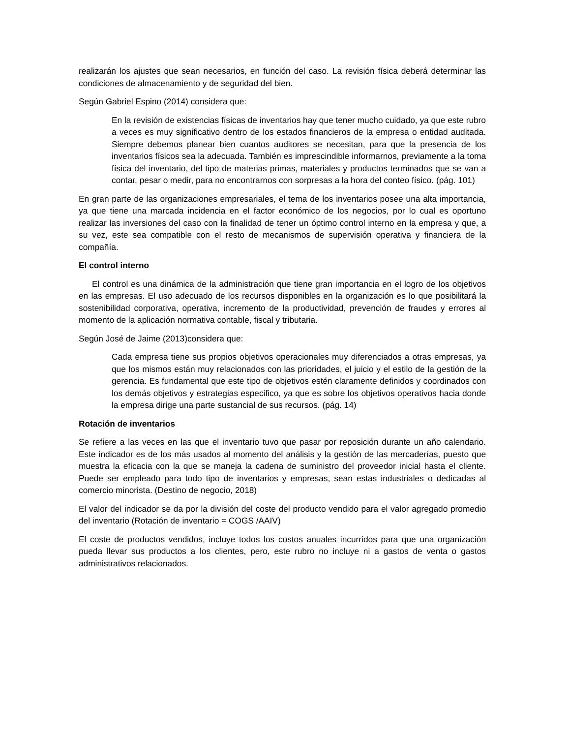realizarán los ajustes que sean necesarios, en función del caso. La revisión física deberá determinar las condiciones de almacenamiento y de seguridad del bien.
Según Gabriel Espino (2014) considera que:
En la revisión de existencias físicas de inventarios hay que tener mucho cuidado, ya que este rubro a veces es muy significativo dentro de los estados financieros de la empresa o entidad auditada. Siempre debemos planear bien cuantos auditores se necesitan, para que la presencia de los inventarios físicos sea la adecuada. También es imprescindible informarnos, previamente a la toma física del inventario, del tipo de materias primas, materiales y productos terminados que se van a contar, pesar o medir, para no encontrarnos con sorpresas a la hora del conteo físico. (pág. 101)
En gran parte de las organizaciones empresariales, el tema de los inventarios posee una alta importancia, ya que tiene una marcada incidencia en el factor económico de los negocios, por lo cual es oportuno realizar las inversiones del caso con la finalidad de tener un óptimo control interno en la empresa y que, a su vez, este sea compatible con el resto de mecanismos de supervisión operativa y financiera de la compañía.
El control interno
El control es una dinámica de la administración que tiene gran importancia en el logro de los objetivos en las empresas. El uso adecuado de los recursos disponibles en la organización es lo que posibilitará la sostenibilidad corporativa, operativa, incremento de la productividad, prevención de fraudes y errores al momento de la aplicación normativa contable, fiscal y tributaria.
Según José de Jaime (2013)considera que:
Cada empresa tiene sus propios objetivos operacionales muy diferenciados a otras empresas, ya que los mismos están muy relacionados con las prioridades, el juicio y el estilo de la gestión de la gerencia. Es fundamental que este tipo de objetivos estén claramente definidos y coordinados con los demás objetivos y estrategias especifico, ya que es sobre los objetivos operativos hacia donde la empresa dirige una parte sustancial de sus recursos. (pág. 14)
Rotación de inventarios
Se refiere a las veces en las que el inventario tuvo que pasar por reposición durante un año calendario. Este indicador es de los más usados al momento del análisis y la gestión de las mercaderías, puesto que muestra la eficacia con la que se maneja la cadena de suministro del proveedor inicial hasta el cliente. Puede ser empleado para todo tipo de inventarios y empresas, sean estas industriales o dedicadas al comercio minorista. (Destino de negocio, 2018)
El valor del indicador se da por la división del coste del producto vendido para el valor agregado promedio del inventario (Rotación de inventario = COGS /AAIV)
El coste de productos vendidos, incluye todos los costos anuales incurridos para que una organización pueda llevar sus productos a los clientes, pero, este rubro no incluye ni a gastos de venta o gastos administrativos relacionados.